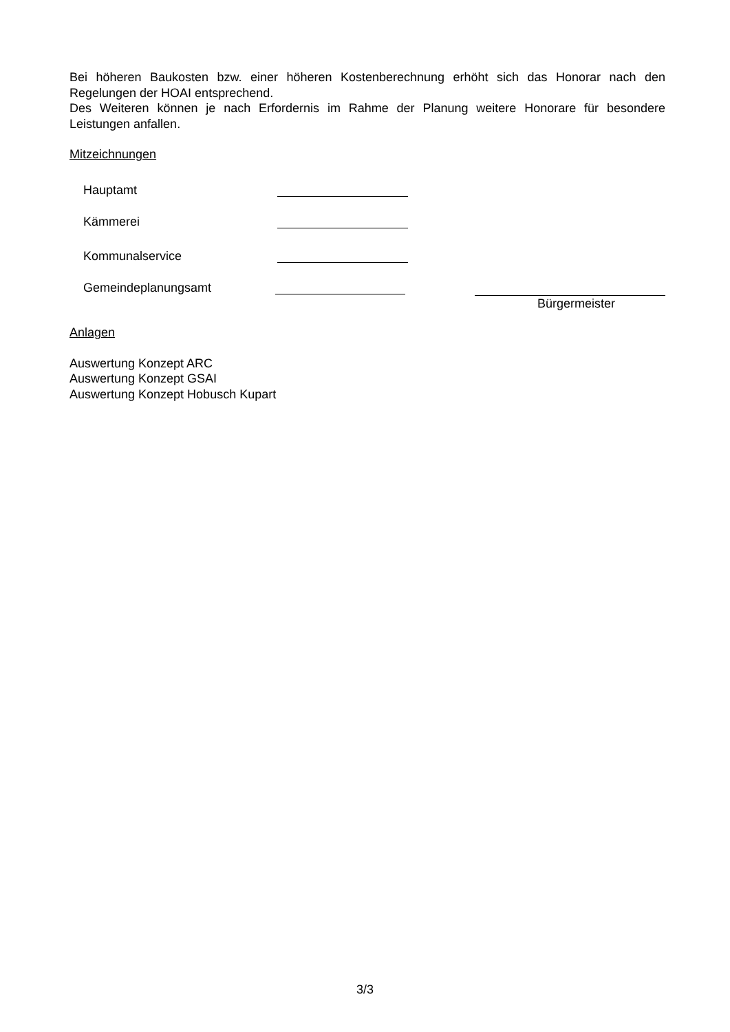Bei höheren Baukosten bzw. einer höheren Kostenberechnung erhöht sich das Honorar nach den Regelungen der HOAI entsprechend.
Des Weiteren können je nach Erfordernis im Rahme der Planung weitere Honorare für besondere Leistungen anfallen.
Mitzeichnungen
Hauptamt
Kämmerei
Kommunalservice
Gemeindeplanungsamt
Bürgermeister
Anlagen
Auswertung Konzept ARC
Auswertung Konzept GSAI
Auswertung Konzept Hobusch Kupart
3/3